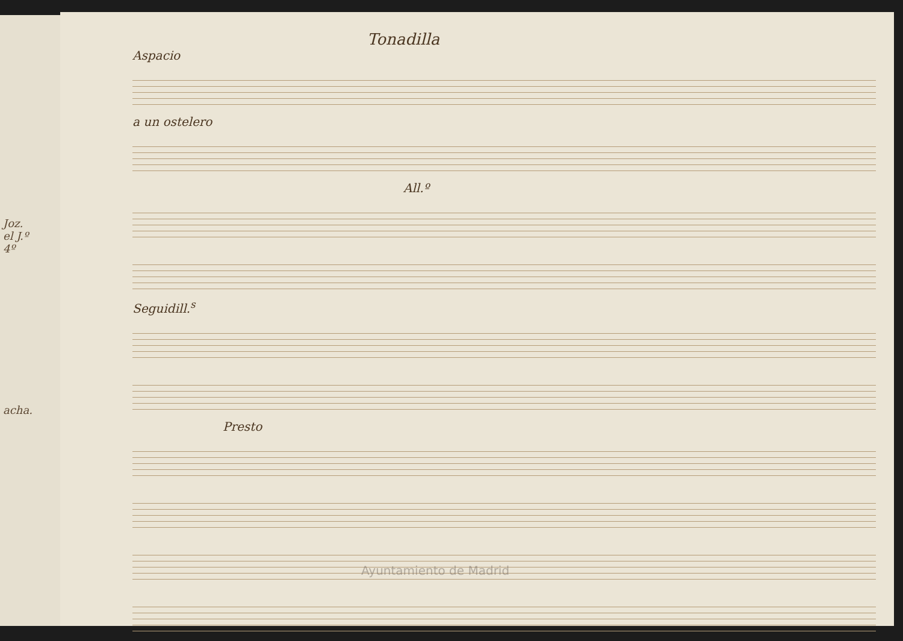Joz.
el J.º
4º
acha.
Tonadilla
Aspacio
a un ostelero
All.º
Seguidill.<sup>s</sup>
Presto
Ayuntamiento de Madrid